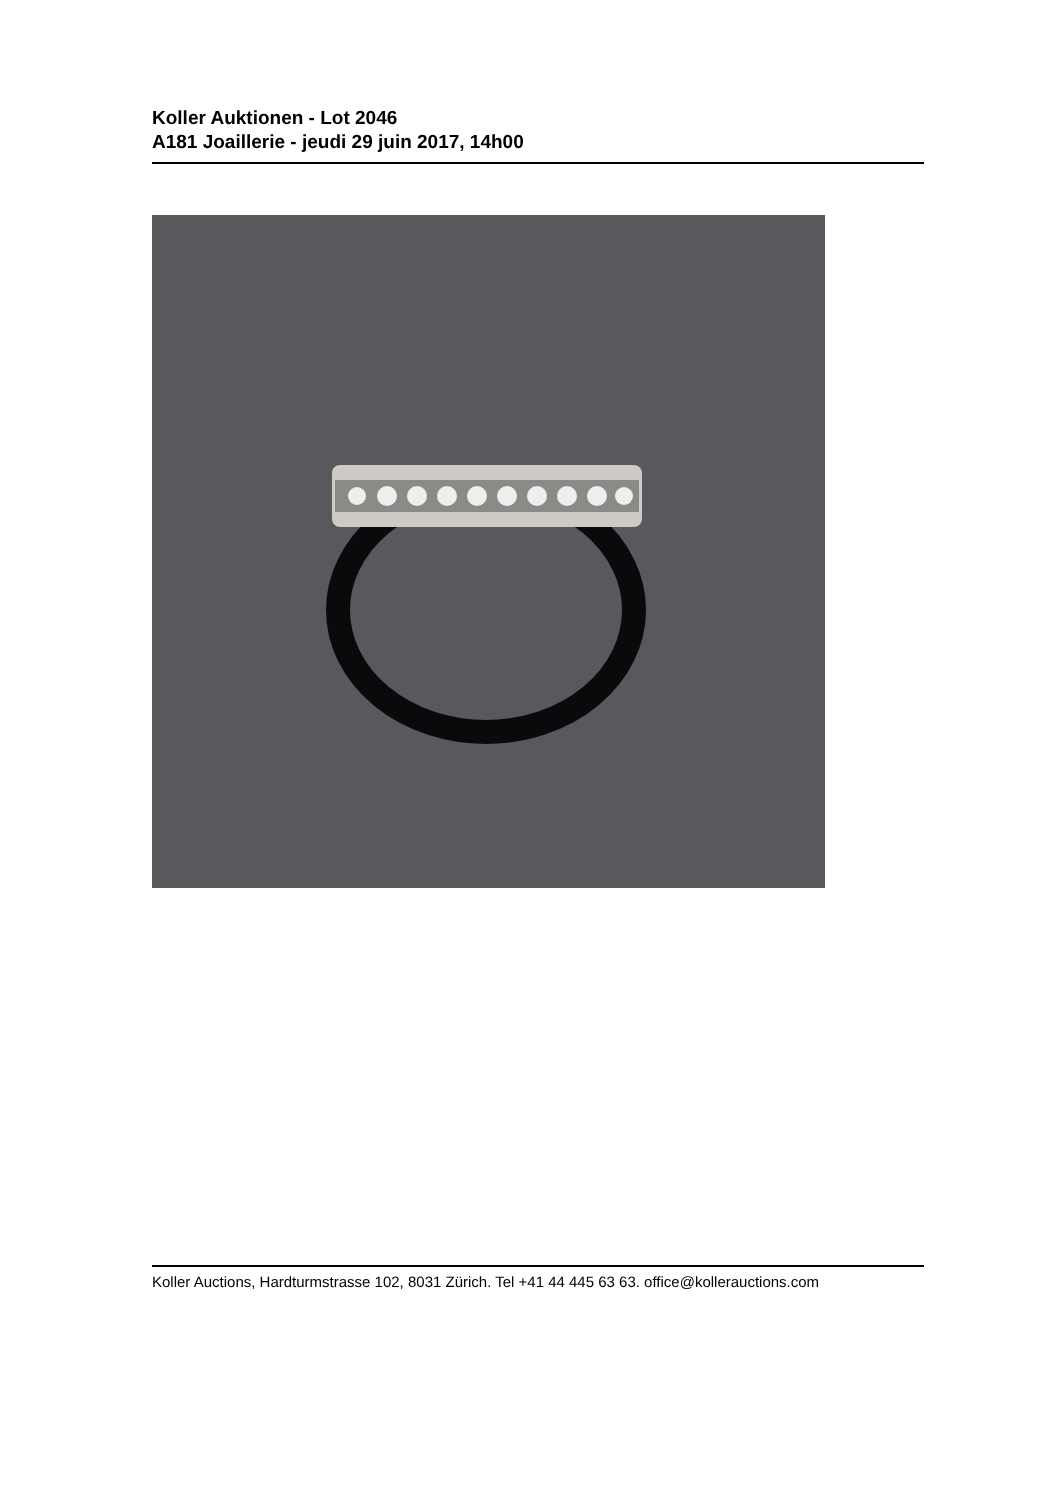Koller Auktionen - Lot 2046
A181 Joaillerie - jeudi 29 juin 2017, 14h00
Koller Auctions, Hardturmstrasse 102, 8031 Zürich. Tel +41 44 445 63 63. office@kollerauctions.com